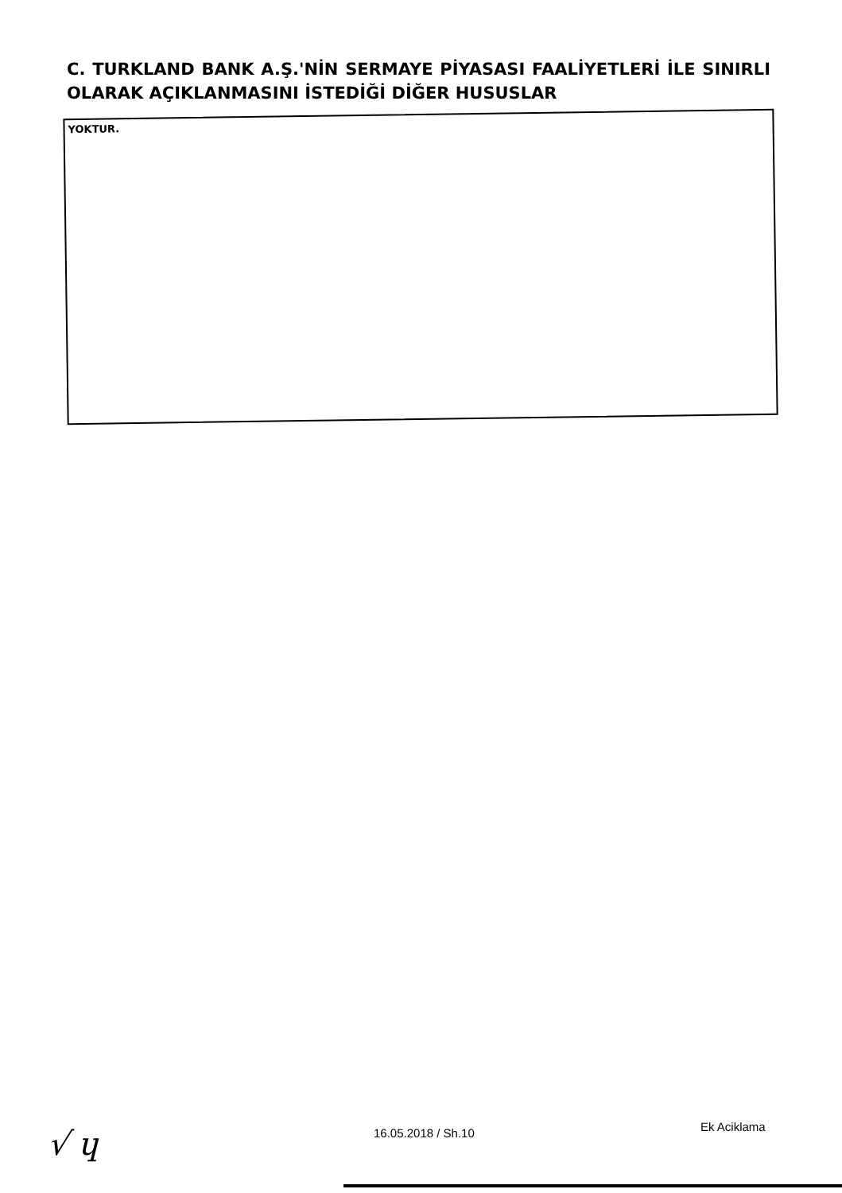C. TURKLAND BANK A.Ş.'NİN SERMAYE PİYASASI FAALİYETLERİ İLE SINIRLI OLARAK AÇIKLANMASINI İSTEDİĞİ DİĞER HUSUSLAR
YOKTUR.
√ ɥ
16.05.2018 / Sh.10 Ek Aciklama